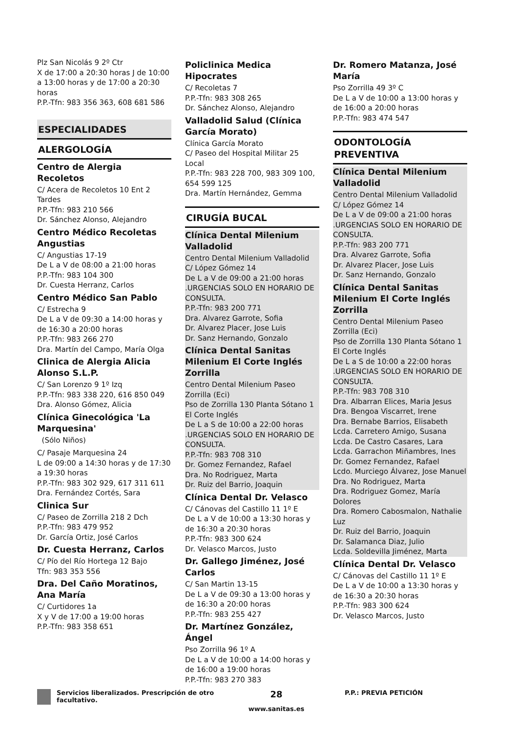Plz San Nicolás 9 2º Ctr
X de 17:00 a 20:30 horas J de 10:00 a 13:00 horas y de 17:00 a 20:30 horas
P.P.-Tfn: 983 356 363, 608 681 586
ESPECIALIDADES
ALERGOLOGÍA
Centro de Alergia Recoletos
C/ Acera de Recoletos 10 Ent 2 Tardes
P.P.-Tfn: 983 210 566
Dr. Sánchez Alonso, Alejandro
Centro Médico Recoletas Angustias
C/ Angustias 17-19
De L a V de 08:00 a 21:00 horas
P.P.-Tfn: 983 104 300
Dr. Cuesta Herranz, Carlos
Centro Médico San Pablo
C/ Estrecha 9
De L a V de 09:30 a 14:00 horas y de 16:30 a 20:00 horas
P.P.-Tfn: 983 266 270
Dra. Martín del Campo, María Olga
Clinica de Alergia Alicia Alonso S.L.P.
C/ San Lorenzo 9 1º Izq
P.P.-Tfn: 983 338 220, 616 850 049
Dra. Alonso Gómez, Alicia
Clínica Ginecológica 'La Marquesina'
(Sólo Niños)
C/ Pasaje Marquesina 24
L de 09:00 a 14:30 horas y de 17:30 a 19:30 horas
P.P.-Tfn: 983 302 929, 617 311 611
Dra. Fernández Cortés, Sara
Clinica Sur
C/ Paseo de Zorrilla 218 2 Dch
P.P.-Tfn: 983 479 952
Dr. García Ortiz, José Carlos
Dr. Cuesta Herranz, Carlos
C/ Pío del Río Hortega 12 Bajo
Tfn: 983 353 556
Dra. Del Caño Moratinos, Ana María
C/ Curtidores 1a
X y V de 17:00 a 19:00 horas
P.P.-Tfn: 983 358 651
Policlinica Medica Hipocrates
C/ Recoletas 7
P.P.-Tfn: 983 308 265
Dr. Sánchez Alonso, Alejandro
Valladolid Salud (Clínica García Morato)
Clínica García Morato
C/ Paseo del Hospital Militar 25 Local
P.P.-Tfn: 983 228 700, 983 309 100, 654 599 125
Dra. Martín Hernández, Gemma
CIRUGÍA BUCAL
Clínica Dental Milenium Valladolid
Centro Dental Milenium Valladolid
C/ López Gómez 14
De L a V de 09:00 a 21:00 horas .URGENCIAS SOLO EN HORARIO DE CONSULTA.
P.P.-Tfn: 983 200 771
Dra. Alvarez Garrote, Sofia
Dr. Alvarez Placer, Jose Luis
Dr. Sanz Hernando, Gonzalo
Clínica Dental Sanitas Milenium El Corte Inglés Zorrilla
Centro Dental Milenium Paseo Zorrilla (Eci)
Pso de Zorrilla 130 Planta Sótano 1 El Corte Inglés
De L a S de 10:00 a 22:00 horas .URGENCIAS SOLO EN HORARIO DE CONSULTA.
P.P.-Tfn: 983 708 310
Dr. Gomez Fernandez, Rafael
Dra. No Rodriguez, Marta
Dr. Ruiz del Barrio, Joaquin
Clínica Dental Dr. Velasco
C/ Cánovas del Castillo 11 1º E
De L a V de 10:00 a 13:30 horas y de 16:30 a 20:30 horas
P.P.-Tfn: 983 300 624
Dr. Velasco Marcos, Justo
Dr. Gallego Jiménez, José Carlos
C/ San Martin 13-15
De L a V de 09:30 a 13:00 horas y de 16:30 a 20:00 horas
P.P.-Tfn: 983 255 427
Dr. Martínez González, Ángel
Pso Zorrilla 96 1º A
De L a V de 10:00 a 14:00 horas y de 16:00 a 19:00 horas
P.P.-Tfn: 983 270 383
Dr. Romero Matanza, José María
Pso Zorrilla 49 3º C
De L a V de 10:00 a 13:00 horas y de 16:00 a 20:00 horas
P.P.-Tfn: 983 474 547
ODONTOLOGÍA PREVENTIVA
Clínica Dental Milenium Valladolid
Centro Dental Milenium Valladolid
C/ López Gómez 14
De L a V de 09:00 a 21:00 horas .URGENCIAS SOLO EN HORARIO DE CONSULTA.
P.P.-Tfn: 983 200 771
Dra. Alvarez Garrote, Sofia
Dr. Alvarez Placer, Jose Luis
Dr. Sanz Hernando, Gonzalo
Clínica Dental Sanitas Milenium El Corte Inglés Zorrilla
Centro Dental Milenium Paseo Zorrilla (Eci)
Pso de Zorrilla 130 Planta Sótano 1 El Corte Inglés
De L a S de 10:00 a 22:00 horas .URGENCIAS SOLO EN HORARIO DE CONSULTA.
P.P.-Tfn: 983 708 310
Dra. Albarran Elices, Maria Jesus
Dra. Bengoa Viscarret, Irene
Dra. Bernabe Barrios, Elisabeth
Lcda. Carretero Amigo, Susana
Lcda. De Castro Casares, Lara
Lcda. Garrachon Miñambres, Ines
Dr. Gomez Fernandez, Rafael
Lcdo. Murciego Álvarez, Jose Manuel
Dra. No Rodriguez, Marta
Dra. Rodriguez Gomez, María Dolores
Dra. Romero Cabosmalon, Nathalie Luz
Dr. Ruiz del Barrio, Joaquin
Dr. Salamanca Diaz, Julio
Lcda. Soldevilla Jiménez, Marta
Clínica Dental Dr. Velasco
C/ Cánovas del Castillo 11 1º E
De L a V de 10:00 a 13:30 horas y de 16:30 a 20:30 horas
P.P.-Tfn: 983 300 624
Dr. Velasco Marcos, Justo
Servicios liberalizados. Prescripción de otro facultativo.
28
www.sanitas.es
P.P.: PREVIA PETICIÓN